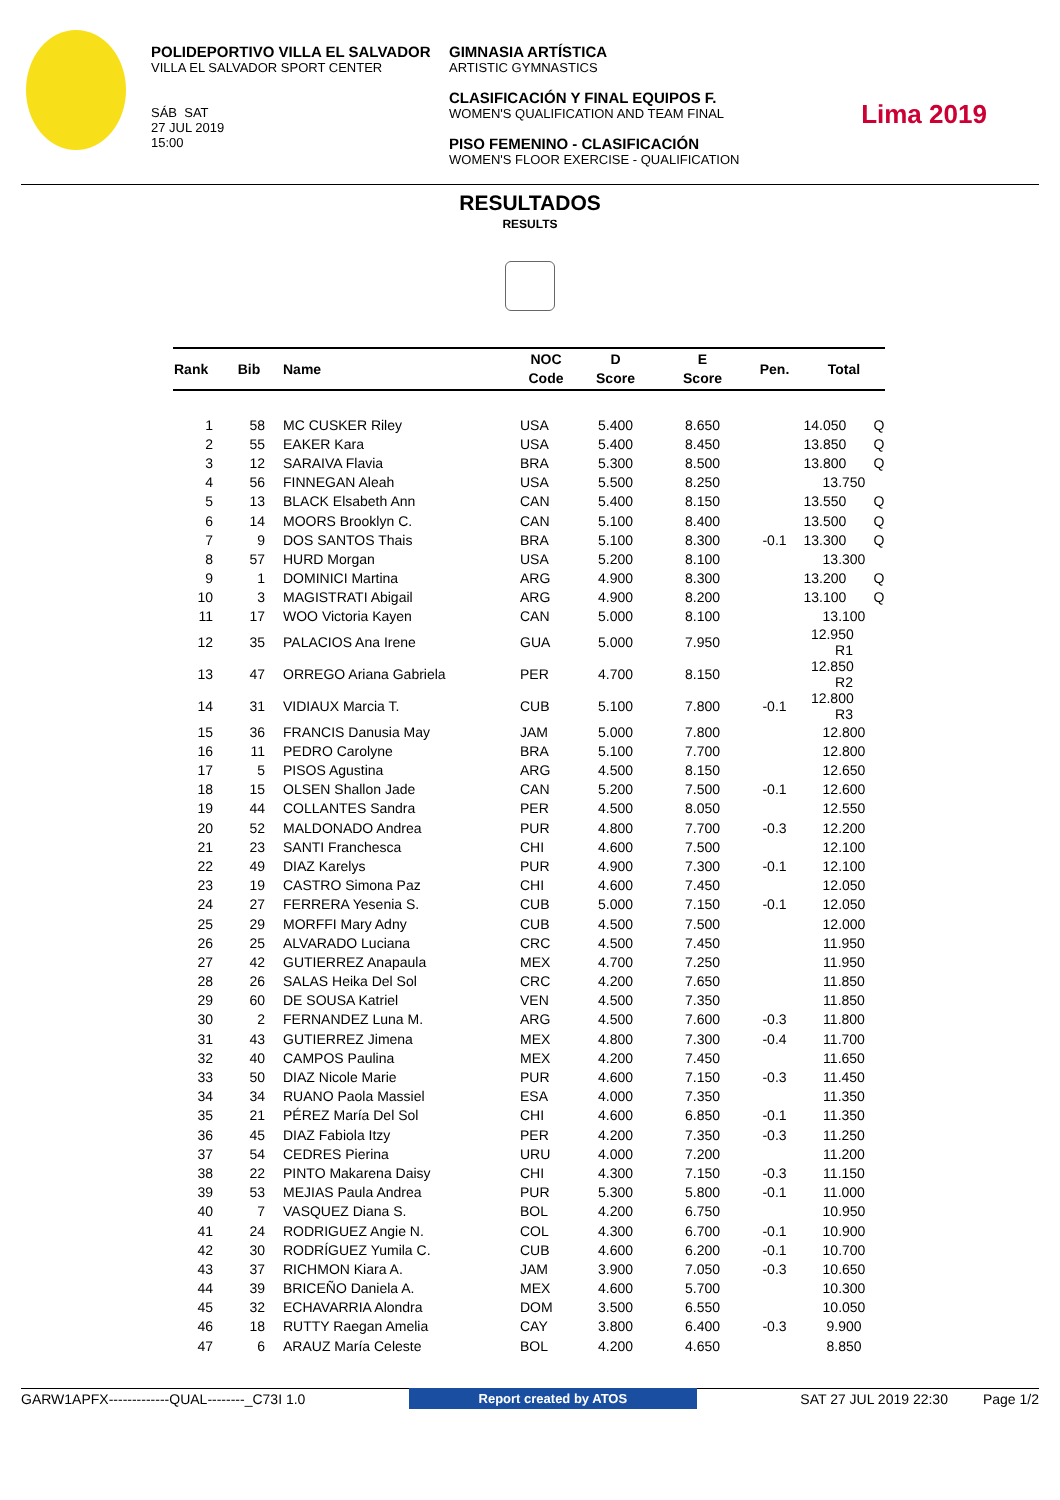POLIDEPORTIVO VILLA EL SALVADOR
VILLA EL SALVADOR SPORT CENTER
SÁB SAT
27 JUL 2019
15:00
GIMNASIA ARTÍSTICA
ARTISTIC GYMNASTICS
CLASIFICACIÓN Y FINAL EQUIPOS F.
WOMEN'S QUALIFICATION AND TEAM FINAL
PISO FEMENINO - CLASIFICACIÓN
WOMEN'S FLOOR EXERCISE - QUALIFICATION
Lima 2019
RESULTADOS
RESULTS
| Rank | Bib | Name | NOC Code | D Score | E Score | Pen. | Total |
| --- | --- | --- | --- | --- | --- | --- | --- |
| 1 | 58 | MC CUSKER Riley | USA | 5.400 | 8.650 | | 14.050 Q |
| 2 | 55 | EAKER Kara | USA | 5.400 | 8.450 | | 13.850 Q |
| 3 | 12 | SARAIVA Flavia | BRA | 5.300 | 8.500 | | 13.800 Q |
| 4 | 56 | FINNEGAN Aleah | USA | 5.500 | 8.250 | | 13.750 |
| 5 | 13 | BLACK Elsabeth Ann | CAN | 5.400 | 8.150 | | 13.550 Q |
| 6 | 14 | MOORS Brooklyn C. | CAN | 5.100 | 8.400 | | 13.500 Q |
| 7 | 9 | DOS SANTOS Thais | BRA | 5.100 | 8.300 | -0.1 | 13.300 Q |
| 8 | 57 | HURD Morgan | USA | 5.200 | 8.100 | | 13.300 |
| 9 | 1 | DOMINICI Martina | ARG | 4.900 | 8.300 | | 13.200 Q |
| 10 | 3 | MAGISTRATI Abigail | ARG | 4.900 | 8.200 | | 13.100 Q |
| 11 | 17 | WOO Victoria Kayen | CAN | 5.000 | 8.100 | | 13.100 |
| 12 | 35 | PALACIOS Ana Irene | GUA | 5.000 | 7.950 | | 12.950 R1 |
| 13 | 47 | ORREGO Ariana Gabriela | PER | 4.700 | 8.150 | | 12.850 R2 |
| 14 | 31 | VIDIAUX Marcia T. | CUB | 5.100 | 7.800 | -0.1 | 12.800 R3 |
| 15 | 36 | FRANCIS Danusia May | JAM | 5.000 | 7.800 | | 12.800 |
| 16 | 11 | PEDRO Carolyne | BRA | 5.100 | 7.700 | | 12.800 |
| 17 | 5 | PISOS Agustina | ARG | 4.500 | 8.150 | | 12.650 |
| 18 | 15 | OLSEN Shallon Jade | CAN | 5.200 | 7.500 | -0.1 | 12.600 |
| 19 | 44 | COLLANTES Sandra | PER | 4.500 | 8.050 | | 12.550 |
| 20 | 52 | MALDONADO Andrea | PUR | 4.800 | 7.700 | -0.3 | 12.200 |
| 21 | 23 | SANTI Franchesca | CHI | 4.600 | 7.500 | | 12.100 |
| 22 | 49 | DIAZ Karelys | PUR | 4.900 | 7.300 | -0.1 | 12.100 |
| 23 | 19 | CASTRO Simona Paz | CHI | 4.600 | 7.450 | | 12.050 |
| 24 | 27 | FERRERA Yesenia S. | CUB | 5.000 | 7.150 | -0.1 | 12.050 |
| 25 | 29 | MORFFI Mary Adny | CUB | 4.500 | 7.500 | | 12.000 |
| 26 | 25 | ALVARADO Luciana | CRC | 4.500 | 7.450 | | 11.950 |
| 27 | 42 | GUTIERREZ Anapaula | MEX | 4.700 | 7.250 | | 11.950 |
| 28 | 26 | SALAS Heika Del Sol | CRC | 4.200 | 7.650 | | 11.850 |
| 29 | 60 | DE SOUSA Katriel | VEN | 4.500 | 7.350 | | 11.850 |
| 30 | 2 | FERNANDEZ Luna M. | ARG | 4.500 | 7.600 | -0.3 | 11.800 |
| 31 | 43 | GUTIERREZ Jimena | MEX | 4.800 | 7.300 | -0.4 | 11.700 |
| 32 | 40 | CAMPOS Paulina | MEX | 4.200 | 7.450 | | 11.650 |
| 33 | 50 | DIAZ Nicole Marie | PUR | 4.600 | 7.150 | -0.3 | 11.450 |
| 34 | 34 | RUANO Paola Massiel | ESA | 4.000 | 7.350 | | 11.350 |
| 35 | 21 | PÉREZ María Del Sol | CHI | 4.600 | 6.850 | -0.1 | 11.350 |
| 36 | 45 | DIAZ Fabiola Itzy | PER | 4.200 | 7.350 | -0.3 | 11.250 |
| 37 | 54 | CEDRES Pierina | URU | 4.000 | 7.200 | | 11.200 |
| 38 | 22 | PINTO Makarena Daisy | CHI | 4.300 | 7.150 | -0.3 | 11.150 |
| 39 | 53 | MEJIAS Paula Andrea | PUR | 5.300 | 5.800 | -0.1 | 11.000 |
| 40 | 7 | VASQUEZ Diana S. | BOL | 4.200 | 6.750 | | 10.950 |
| 41 | 24 | RODRIGUEZ Angie N. | COL | 4.300 | 6.700 | -0.1 | 10.900 |
| 42 | 30 | RODRÍGUEZ Yumila C. | CUB | 4.600 | 6.200 | -0.1 | 10.700 |
| 43 | 37 | RICHMON Kiara A. | JAM | 3.900 | 7.050 | -0.3 | 10.650 |
| 44 | 39 | BRICEÑO Daniela A. | MEX | 4.600 | 5.700 | | 10.300 |
| 45 | 32 | ECHAVARRIA Alondra | DOM | 3.500 | 6.550 | | 10.050 |
| 46 | 18 | RUTTY Raegan Amelia | CAY | 3.800 | 6.400 | -0.3 | 9.900 |
| 47 | 6 | ARAUZ María Celeste | BOL | 4.200 | 4.650 | | 8.850 |
GARW1APFX-------------QUAL--------_C73I 1.0 Report created by ATOS SAT 27 JUL 2019 22:30 Page 1/2